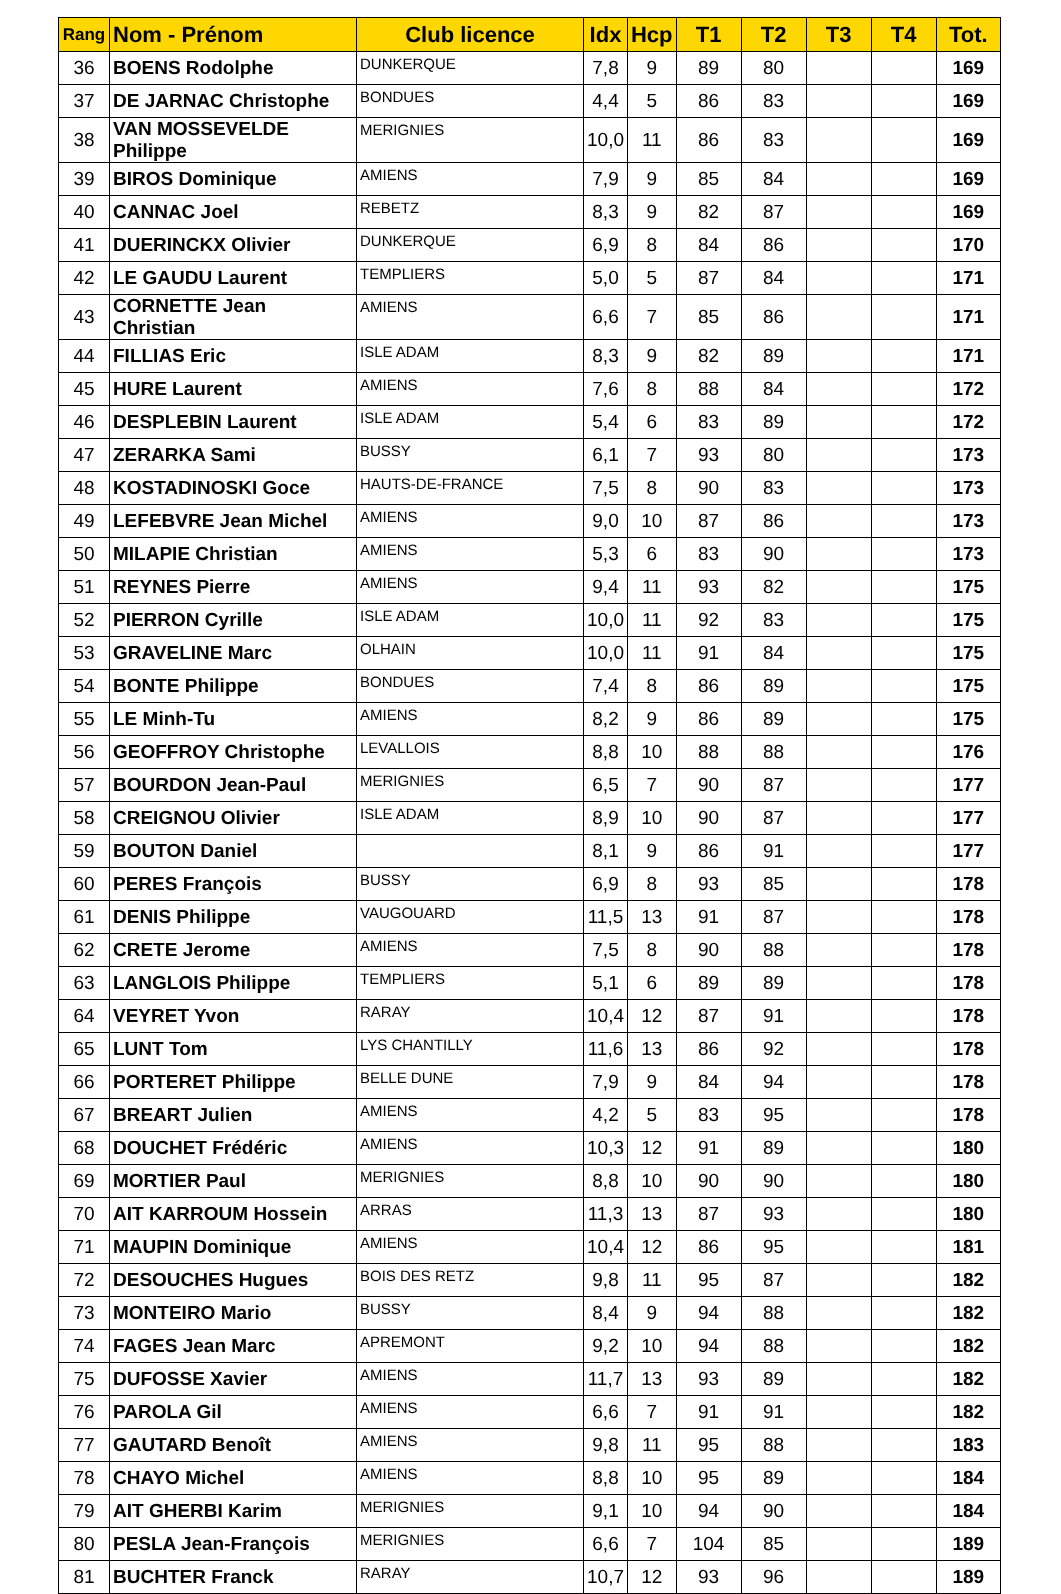| Rang | Nom - Prénom | Club licence | Idx | Hcp | T1 | T2 | T3 | T4 | Tot. |
| --- | --- | --- | --- | --- | --- | --- | --- | --- | --- |
| 36 | BOENS Rodolphe | DUNKERQUE | 7,8 | 9 | 89 | 80 | | | 169 |
| 37 | DE JARNAC Christophe | BONDUES | 4,4 | 5 | 86 | 83 | | | 169 |
| 38 | VAN MOSSEVELDE Philippe | MERIGNIES | 10,0 | 11 | 86 | 83 | | | 169 |
| 39 | BIROS Dominique | AMIENS | 7,9 | 9 | 85 | 84 | | | 169 |
| 40 | CANNAC Joel | REBETZ | 8,3 | 9 | 82 | 87 | | | 169 |
| 41 | DUERINCKX Olivier | DUNKERQUE | 6,9 | 8 | 84 | 86 | | | 170 |
| 42 | LE GAUDU Laurent | TEMPLIERS | 5,0 | 5 | 87 | 84 | | | 171 |
| 43 | CORNETTE Jean Christian | AMIENS | 6,6 | 7 | 85 | 86 | | | 171 |
| 44 | FILLIAS Eric | ISLE ADAM | 8,3 | 9 | 82 | 89 | | | 171 |
| 45 | HURE Laurent | AMIENS | 7,6 | 8 | 88 | 84 | | | 172 |
| 46 | DESPLEBIN Laurent | ISLE ADAM | 5,4 | 6 | 83 | 89 | | | 172 |
| 47 | ZERARKA Sami | BUSSY | 6,1 | 7 | 93 | 80 | | | 173 |
| 48 | KOSTADINOSKI Goce | HAUTS-DE-FRANCE | 7,5 | 8 | 90 | 83 | | | 173 |
| 49 | LEFEBVRE Jean Michel | AMIENS | 9,0 | 10 | 87 | 86 | | | 173 |
| 50 | MILAPIE Christian | AMIENS | 5,3 | 6 | 83 | 90 | | | 173 |
| 51 | REYNES Pierre | AMIENS | 9,4 | 11 | 93 | 82 | | | 175 |
| 52 | PIERRON Cyrille | ISLE ADAM | 10,0 | 11 | 92 | 83 | | | 175 |
| 53 | GRAVELINE Marc | OLHAIN | 10,0 | 11 | 91 | 84 | | | 175 |
| 54 | BONTE Philippe | BONDUES | 7,4 | 8 | 86 | 89 | | | 175 |
| 55 | LE Minh-Tu | AMIENS | 8,2 | 9 | 86 | 89 | | | 175 |
| 56 | GEOFFROY Christophe | LEVALLOIS | 8,8 | 10 | 88 | 88 | | | 176 |
| 57 | BOURDON Jean-Paul | MERIGNIES | 6,5 | 7 | 90 | 87 | | | 177 |
| 58 | CREIGNOU Olivier | ISLE ADAM | 8,9 | 10 | 90 | 87 | | | 177 |
| 59 | BOUTON Daniel | | 8,1 | 9 | 86 | 91 | | | 177 |
| 60 | PERES François | BUSSY | 6,9 | 8 | 93 | 85 | | | 178 |
| 61 | DENIS Philippe | VAUGOUARD | 11,5 | 13 | 91 | 87 | | | 178 |
| 62 | CRETE Jerome | AMIENS | 7,5 | 8 | 90 | 88 | | | 178 |
| 63 | LANGLOIS Philippe | TEMPLIERS | 5,1 | 6 | 89 | 89 | | | 178 |
| 64 | VEYRET Yvon | RARAY | 10,4 | 12 | 87 | 91 | | | 178 |
| 65 | LUNT Tom | LYS CHANTILLY | 11,6 | 13 | 86 | 92 | | | 178 |
| 66 | PORTERET Philippe | BELLE DUNE | 7,9 | 9 | 84 | 94 | | | 178 |
| 67 | BREART Julien | AMIENS | 4,2 | 5 | 83 | 95 | | | 178 |
| 68 | DOUCHET Frédéric | AMIENS | 10,3 | 12 | 91 | 89 | | | 180 |
| 69 | MORTIER Paul | MERIGNIES | 8,8 | 10 | 90 | 90 | | | 180 |
| 70 | AIT KARROUM Hossein | ARRAS | 11,3 | 13 | 87 | 93 | | | 180 |
| 71 | MAUPIN Dominique | AMIENS | 10,4 | 12 | 86 | 95 | | | 181 |
| 72 | DESOUCHES Hugues | BOIS DES RETZ | 9,8 | 11 | 95 | 87 | | | 182 |
| 73 | MONTEIRO Mario | BUSSY | 8,4 | 9 | 94 | 88 | | | 182 |
| 74 | FAGES Jean Marc | APREMONT | 9,2 | 10 | 94 | 88 | | | 182 |
| 75 | DUFOSSE Xavier | AMIENS | 11,7 | 13 | 93 | 89 | | | 182 |
| 76 | PAROLA Gil | AMIENS | 6,6 | 7 | 91 | 91 | | | 182 |
| 77 | GAUTARD Benoît | AMIENS | 9,8 | 11 | 95 | 88 | | | 183 |
| 78 | CHAYO Michel | AMIENS | 8,8 | 10 | 95 | 89 | | | 184 |
| 79 | AIT GHERBI Karim | MERIGNIES | 9,1 | 10 | 94 | 90 | | | 184 |
| 80 | PESLA Jean-François | MERIGNIES | 6,6 | 7 | 104 | 85 | | | 189 |
| 81 | BUCHTER Franck | RARAY | 10,7 | 12 | 93 | 96 | | | 189 |